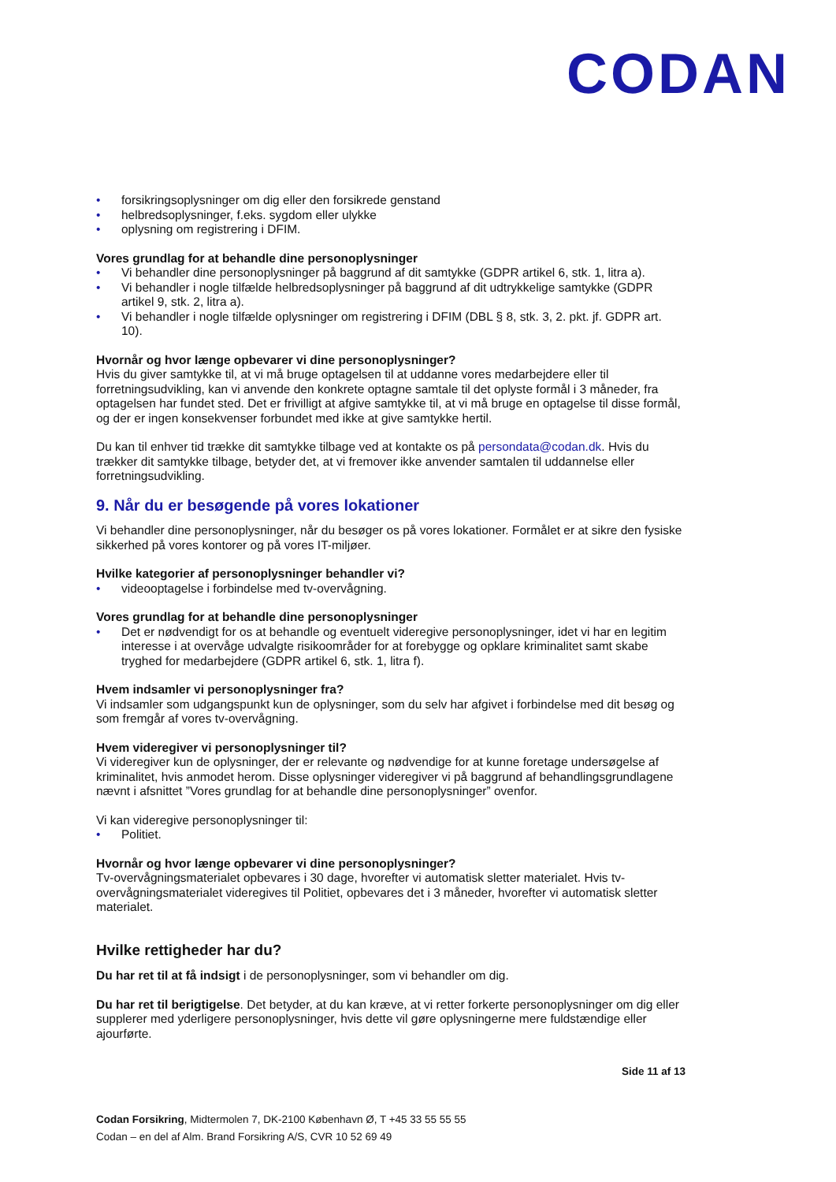CODAN
• forsikringsoplysninger om dig eller den forsikrede genstand
• helbredsoplysninger, f.eks. sygdom eller ulykke
• oplysning om registrering i DFIM.
Vores grundlag for at behandle dine personoplysninger
• Vi behandler dine personoplysninger på baggrund af dit samtykke (GDPR artikel 6, stk. 1, litra a).
• Vi behandler i nogle tilfælde helbredsoplysninger på baggrund af dit udtrykkelige samtykke (GDPR artikel 9, stk. 2, litra a).
• Vi behandler i nogle tilfælde oplysninger om registrering i DFIM (DBL § 8, stk. 3, 2. pkt. jf. GDPR art. 10).
Hvornår og hvor længe opbevarer vi dine personoplysninger?
Hvis du giver samtykke til, at vi må bruge optagelsen til at uddanne vores medarbejdere eller til forretningsudvikling, kan vi anvende den konkrete optagne samtale til det oplyste formål i 3 måneder, fra optagelsen har fundet sted. Det er frivilligt at afgive samtykke til, at vi må bruge en optagelse til disse formål, og der er ingen konsekvenser forbundet med ikke at give samtykke hertil.
Du kan til enhver tid trække dit samtykke tilbage ved at kontakte os på persondata@codan.dk. Hvis du trækker dit samtykke tilbage, betyder det, at vi fremover ikke anvender samtalen til uddannelse eller forretningsudvikling.
9. Når du er besøgende på vores lokationer
Vi behandler dine personoplysninger, når du besøger os på vores lokationer. Formålet er at sikre den fysiske sikkerhed på vores kontorer og på vores IT-miljøer.
Hvilke kategorier af personoplysninger behandler vi?
• videooptagelse i forbindelse med tv-overvågning.
Vores grundlag for at behandle dine personoplysninger
• Det er nødvendigt for os at behandle og eventuelt videregive personoplysninger, idet vi har en legitim interesse i at overvåge udvalgte risikoområder for at forebygge og opklare kriminalitet samt skabe tryghed for medarbejdere (GDPR artikel 6, stk. 1, litra f).
Hvem indsamler vi personoplysninger fra?
Vi indsamler som udgangspunkt kun de oplysninger, som du selv har afgivet i forbindelse med dit besøg og som fremgår af vores tv-overvågning.
Hvem videregiver vi personoplysninger til?
Vi videregiver kun de oplysninger, der er relevante og nødvendige for at kunne foretage undersøgelse af kriminalitet, hvis anmodet herom. Disse oplysninger videregiver vi på baggrund af behandlingsgrundlagene nævnt i afsnittet ”Vores grundlag for at behandle dine personoplysninger” ovenfor.
Vi kan videregive personoplysninger til:
• Politiet.
Hvornår og hvor længe opbevarer vi dine personoplysninger?
Tv-overvågningsmaterialet opbevares i 30 dage, hvorefter vi automatisk sletter materialet. Hvis tv-overvågningsmaterialet videregives til Politiet, opbevares det i 3 måneder, hvorefter vi automatisk sletter materialet.
Hvilke rettigheder har du?
Du har ret til at få indsigt i de personoplysninger, som vi behandler om dig.
Du har ret til berigtigelse. Det betyder, at du kan kræve, at vi retter forkerte personoplysninger om dig eller supplerer med yderligere personoplysninger, hvis dette vil gøre oplysningerne mere fuldstændige eller ajourførte.
Side 11 af 13
Codan Forsikring, Midtermolen 7, DK-2100 København Ø, T +45 33 55 55 55
Codan – en del af Alm. Brand Forsikring A/S, CVR 10 52 69 49